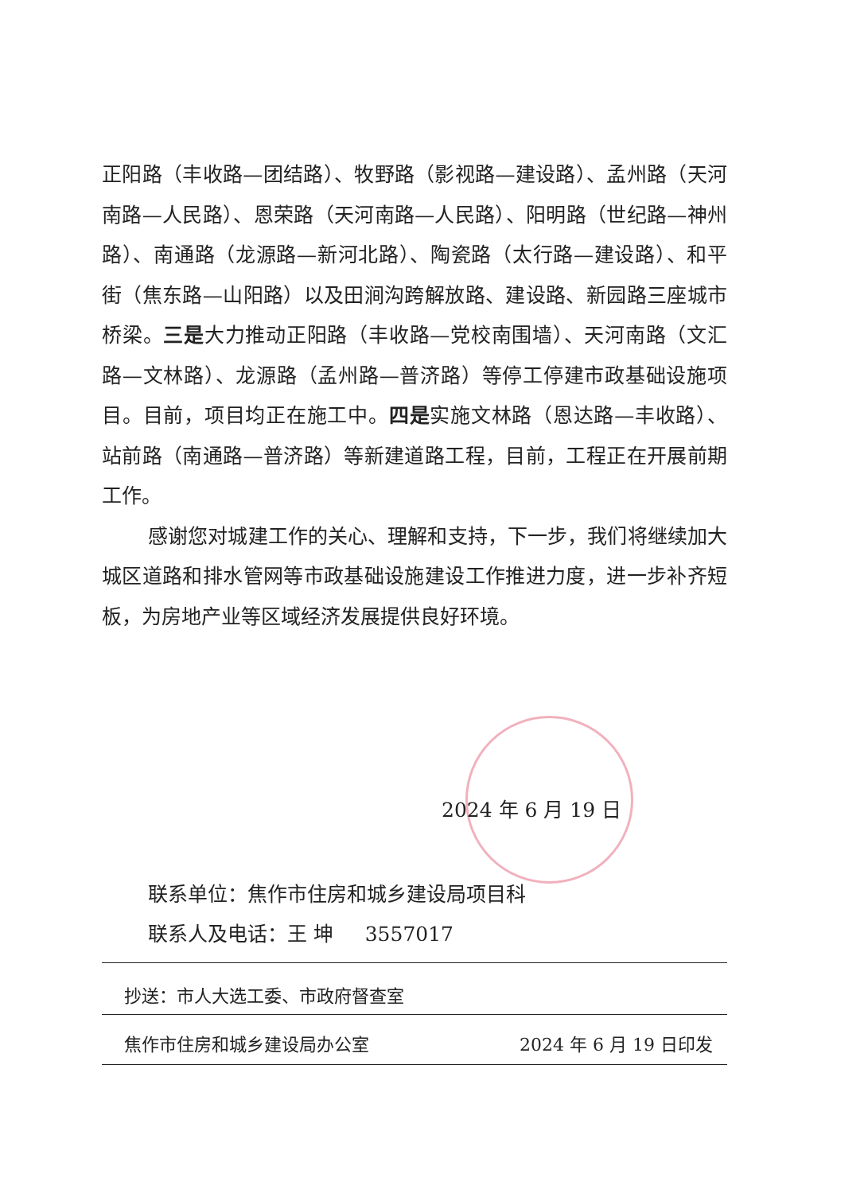正阳路（丰收路—团结路）、牧野路（影视路—建设路）、孟州路（天河南路—人民路）、恩荣路（天河南路—人民路）、阳明路（世纪路—神州路）、南通路（龙源路—新河北路）、陶瓷路（太行路—建设路）、和平街（焦东路—山阳路）以及田涧沟跨解放路、建设路、新园路三座城市桥梁。三是大力推动正阳路（丰收路—党校南围墙）、天河南路（文汇路—文林路）、龙源路（孟州路—普济路）等停工停建市政基础设施项目。目前，项目均正在施工中。四是实施文林路（恩达路—丰收路）、站前路（南通路—普济路）等新建道路工程，目前，工程正在开展前期工作。
感谢您对城建工作的关心、理解和支持，下一步，我们将继续加大城区道路和排水管网等市政基础设施建设工作推进力度，进一步补齐短板，为房地产业等区域经济发展提供良好环境。
2024 年 6 月 19 日
联系单位：焦作市住房和城乡建设局项目科
联系人及电话：王 坤 3557017
抄送：市人大选工委、市政府督查室
焦作市住房和城乡建设局办公室 2024 年 6 月 19 日印发